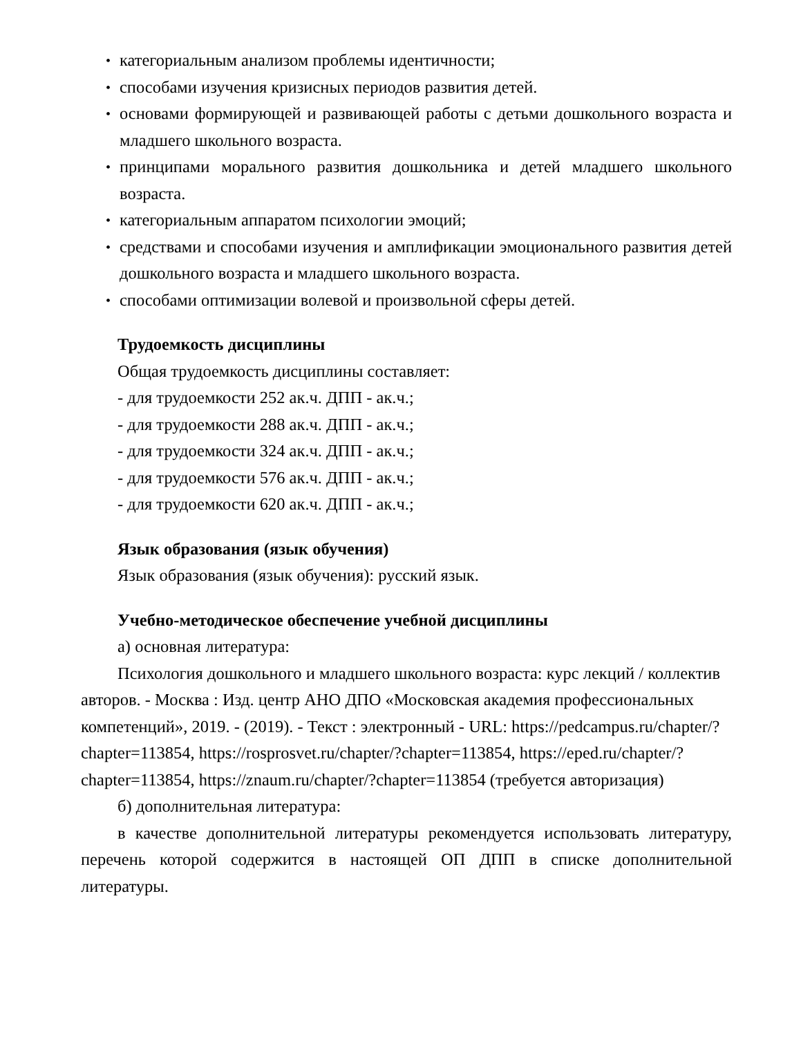• категориальным анализом проблемы идентичности;
• способами изучения кризисных периодов развития детей.
• основами формирующей и развивающей работы с детьми дошкольного возраста и младшего школьного возраста.
• принципами морального развития дошкольника и детей младшего школьного возраста.
• категориальным аппаратом психологии эмоций;
• средствами и способами изучения и амплификации эмоционального развития детей дошкольного возраста и младшего школьного возраста.
• способами оптимизации волевой и произвольной сферы детей.
Трудоемкость дисциплины
Общая трудоемкость дисциплины составляет:
- для трудоемкости 252 ак.ч. ДПП - ак.ч.;
- для трудоемкости 288 ак.ч. ДПП - ак.ч.;
- для трудоемкости 324 ак.ч. ДПП - ак.ч.;
- для трудоемкости 576 ак.ч. ДПП - ак.ч.;
- для трудоемкости 620 ак.ч. ДПП - ак.ч.;
Язык образования (язык обучения)
Язык образования (язык обучения): русский язык.
Учебно-методическое обеспечение учебной дисциплины
а) основная литература:
Психология дошкольного и младшего школьного возраста: курс лекций / коллектив авторов. - Москва : Изд. центр АНО ДПО «Московская академия профессиональных компетенций», 2019. - (2019). - Текст : электронный - URL: https://pedcampus.ru/chapter/?chapter=113854, https://rosprosvet.ru/chapter/?chapter=113854, https://eped.ru/chapter/?chapter=113854, https://znaum.ru/chapter/?chapter=113854 (требуется авторизация)
б) дополнительная литература:
в качестве дополнительной литературы рекомендуется использовать литературу, перечень которой содержится в настоящей ОП ДПП в списке дополнительной литературы.